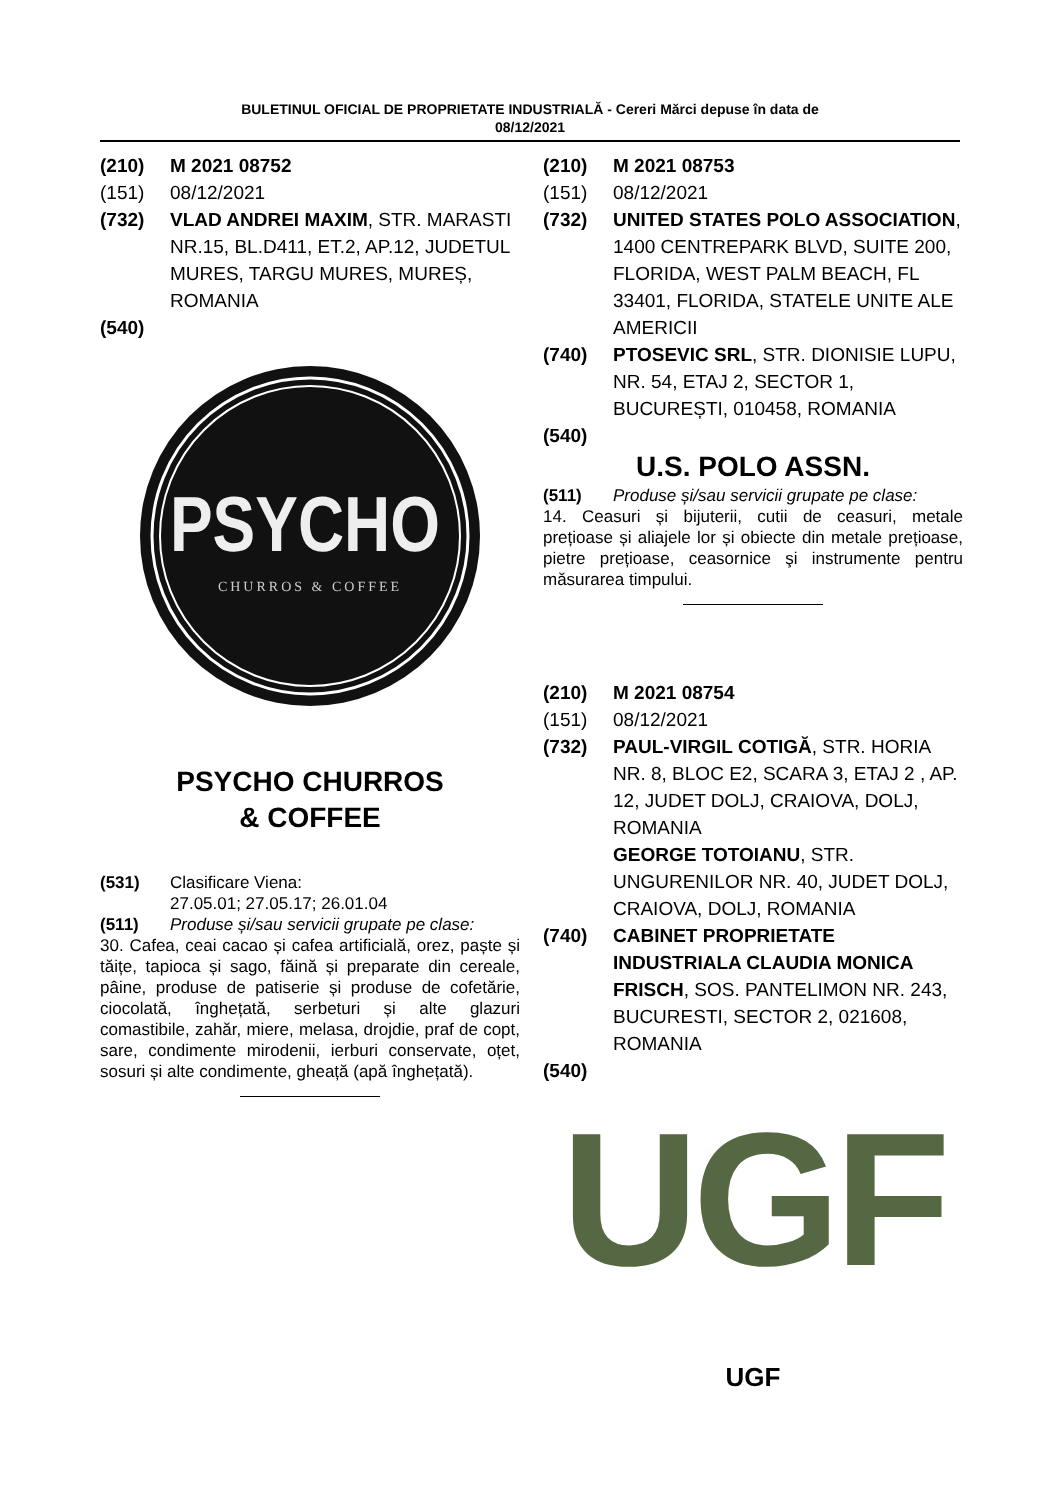BULETINUL OFICIAL DE PROPRIETATE INDUSTRIALĂ - Cereri Mărci depuse în data de
08/12/2021
(210) M 2021 08752
(151) 08/12/2021
(732) VLAD ANDREI MAXIM, STR. MARASTI NR.15, BL.D411, ET.2, AP.12, JUDETUL MURES, TARGU MURES, MUREȘ, ROMANIA
(540)
PSYCHO
CHURROS & COFFEE
PSYCHO CHURROS
& COFFEE
(531) Clasificare Viena:
27.05.01; 27.05.17; 26.01.04
(511) Produse și/sau servicii grupate pe clase:
30. Cafea, ceai cacao și cafea artificială, orez, paște și tăițe, tapioca și sago, făină și preparate din cereale, pâine, produse de patiserie și produse de cofetărie, ciocolată, înghețată, serbeturi și alte glazuri comastibile, zahăr, miere, melasa, drojdie, praf de copt, sare, condimente mirodenii, ierburi conservate, oțet, sosuri și alte condimente, gheață (apă înghețată).
(210) M 2021 08753
(151) 08/12/2021
(732) UNITED STATES POLO ASSOCIATION, 1400 CENTREPARK BLVD, SUITE 200, FLORIDA, WEST PALM BEACH, FL 33401, FLORIDA, STATELE UNITE ALE AMERICII
(740) PTOSEVIC SRL, STR. DIONISIE LUPU, NR. 54, ETAJ 2, SECTOR 1, BUCUREȘTI, 010458, ROMANIA
(540)
U.S. POLO ASSN.
(511) Produse și/sau servicii grupate pe clase:
14. Ceasuri și bijuterii, cutii de ceasuri, metale prețioase și aliajele lor și obiecte din metale prețioase, pietre prețioase, ceasornice şi instrumente pentru măsurarea timpului.
(210) M 2021 08754
(151) 08/12/2021
(732) PAUL-VIRGIL COTIGĂ, STR. HORIA NR. 8, BLOC E2, SCARA 3, ETAJ 2 , AP. 12, JUDET DOLJ, CRAIOVA, DOLJ, ROMANIA
GEORGE TOTOIANU, STR. UNGURENILOR NR. 40, JUDET DOLJ, CRAIOVA, DOLJ, ROMANIA
(740) CABINET PROPRIETATE INDUSTRIALA CLAUDIA MONICA FRISCH, SOS. PANTELIMON NR. 243, BUCURESTI, SECTOR 2, 021608, ROMANIA
(540)
UGF
UGF